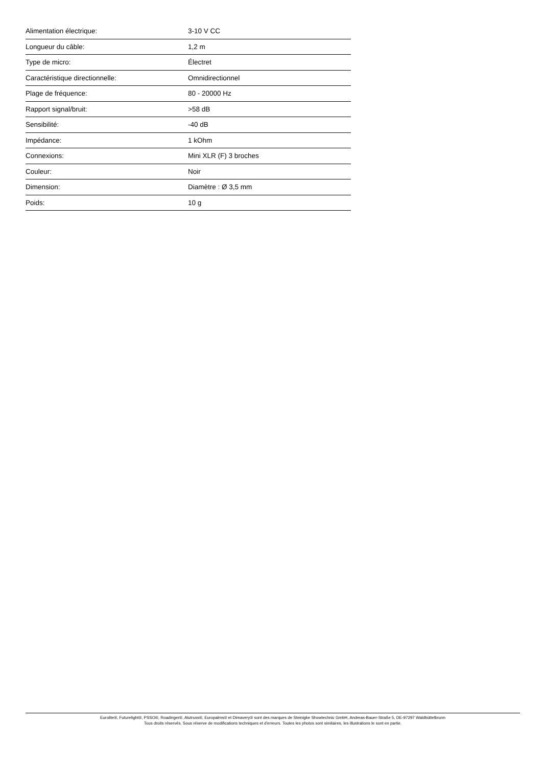| Alimentation électrique: | 3-10 V CC |
| Longueur du câble: | 1,2 m |
| Type de micro: | Électret |
| Caractéristique directionnelle: | Omnidirectionnel |
| Plage de fréquence: | 80 - 20000 Hz |
| Rapport signal/bruit: | >58 dB |
| Sensibilité: | -40 dB |
| Impédance: | 1 kOhm |
| Connexions: | Mini XLR (F) 3 broches |
| Couleur: | Noir |
| Dimension: | Diamètre : Ø 3,5 mm |
| Poids: | 10 g |
Eurolite®, Futurelight®, PSSO®, Roadinger®, Alutruss®, Europalms® et Dimavery® sont des marques de Steinigke Showtechnic GmbH, Andreas-Bauer-Straße 5, DE-97297 Waldbüttelbrunn
Tous droits réservés. Sous réserve de modifications techniques et d'erreurs. Toutes les photos sont similaires, les illustrations le sont en partie.